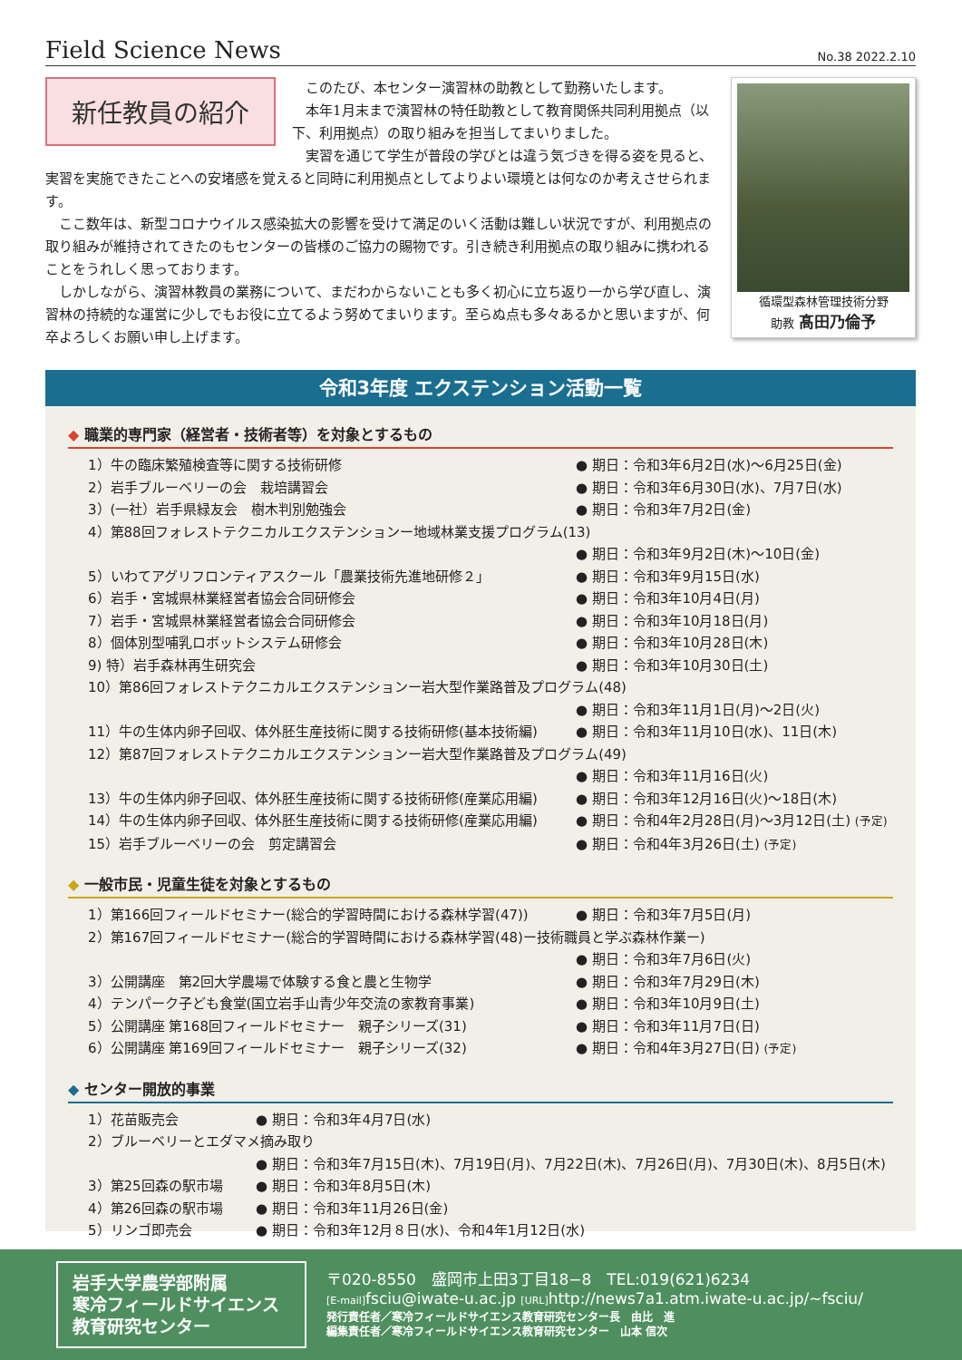Field Science News No.38 2022.2.10
新任教員の紹介
循環型森林管理技術分野
助教 髙田乃倫予
このたび、本センター演習林の助教として勤務いたします。
本年1月末まで演習林の特任助教として教育関係共同利用拠点（以下、利用拠点）の取り組みを担当してまいりました。
実習を通じて学生が普段の学びとは違う気づきを得る姿を見ると、実習を実施できたことへの安堵感を覚えると同時に利用拠点としてよりよい環境とは何なのか考えさせられます。
ここ数年は、新型コロナウイルス感染拡大の影響を受けて満足のいく活動は難しい状況ですが、利用拠点の取り組みが維持されてきたのもセンターの皆様のご協力の賜物です。引き続き利用拠点の取り組みに携われることをうれしく思っております。
しかしながら、演習林教員の業務について、まだわからないことも多く初心に立ち返り一から学び直し、演習林の持続的な運営に少しでもお役に立てるよう努めてまいります。至らぬ点も多々あるかと思いますが、何卒よろしくお願い申し上げます。
令和3年度 エクステンション活動一覧
◆ 職業的専門家（経営者・技術者等）を対象とするもの
1）牛の臨床繁殖検査等に関する技術研修 ● 期日：令和3年6月2日(水)～6月25日(金)
2）岩手ブルーベリーの会　栽培講習会 ● 期日：令和3年6月30日(水)、7月7日(水)
3）(一社）岩手県緑友会　樹木判別勉強会 ● 期日：令和3年7月2日(金)
4）第88回フォレストテクニカルエクステンションー地域林業支援プログラム(13)
● 期日：令和3年9月2日(木)～10日(金)
5）いわてアグリフロンティアスクール「農業技術先進地研修２」 ● 期日：令和3年9月15日(水)
6）岩手・宮城県林業経営者協会合同研修会 ● 期日：令和3年10月4日(月)
7）岩手・宮城県林業経営者協会合同研修会 ● 期日：令和3年10月18日(月)
8）個体別型哺乳ロボットシステム研修会 ● 期日：令和3年10月28日(木)
9) 特）岩手森林再生研究会 ● 期日：令和3年10月30日(土)
10）第86回フォレストテクニカルエクステンションー岩大型作業路普及プログラム(48)
● 期日：令和3年11月1日(月)～2日(火)
11）牛の生体内卵子回収、体外胚生産技術に関する技術研修(基本技術編) ● 期日：令和3年11月10日(水)、11日(木)
12）第87回フォレストテクニカルエクステンションー岩大型作業路普及プログラム(49)
● 期日：令和3年11月16日(火)
13）牛の生体内卵子回収、体外胚生産技術に関する技術研修(産業応用編) ● 期日：令和3年12月16日(火)～18日(木)
14）牛の生体内卵子回収、体外胚生産技術に関する技術研修(産業応用編) ● 期日：令和4年2月28日(月)～3月12日(土) (予定)
15）岩手ブルーベリーの会　剪定講習会 ● 期日：令和4年3月26日(土) (予定)
◆ 一般市民・児童生徒を対象とするもの
1）第166回フィールドセミナー(総合的学習時間における森林学習(47)) ● 期日：令和3年7月5日(月)
2）第167回フィールドセミナー(総合的学習時間における森林学習(48)ー技術職員と学ぶ森林作業ー)
● 期日：令和3年7月6日(火)
3）公開講座　第2回大学農場で体験する食と農と生物学 ● 期日：令和3年7月29日(木)
4）テンパーク子ども食堂(国立岩手山青少年交流の家教育事業) ● 期日：令和3年10月9日(土)
5）公開講座 第168回フィールドセミナー　親子シリーズ(31) ● 期日：令和3年11月7日(日)
6）公開講座 第169回フィールドセミナー　親子シリーズ(32) ● 期日：令和4年3月27日(日) (予定)
◆ センター開放的事業
1）花苗販売会 ● 期日：令和3年4月7日(水)
2）ブルーベリーとエダマメ摘み取り
● 期日：令和3年7月15日(木)、7月19日(月)、7月22日(木)、7月26日(月)、7月30日(木)、8月5日(木)
3）第25回森の駅市場 ● 期日：令和3年8月5日(木)
4）第26回森の駅市場 ● 期日：令和3年11月26日(金)
5）リンゴ即売会 ● 期日：令和3年12月８日(水)、令和4年1月12日(水)
岩手大学農学部附属
寒冷フィールドサイエンス
教育研究センター
〒020-8550　盛岡市上田3丁目18−8　TEL:019(621)6234
[E-mail] fsciu@iwate-u.ac.jp [URL] http://news7a1.atm.iwate-u.ac.jp/~fsciu/
発行責任者／寒冷フィールドサイエンス教育研究センター長　由比　進
編集責任者／寒冷フィールドサイエンス教育研究センター　山本 信次